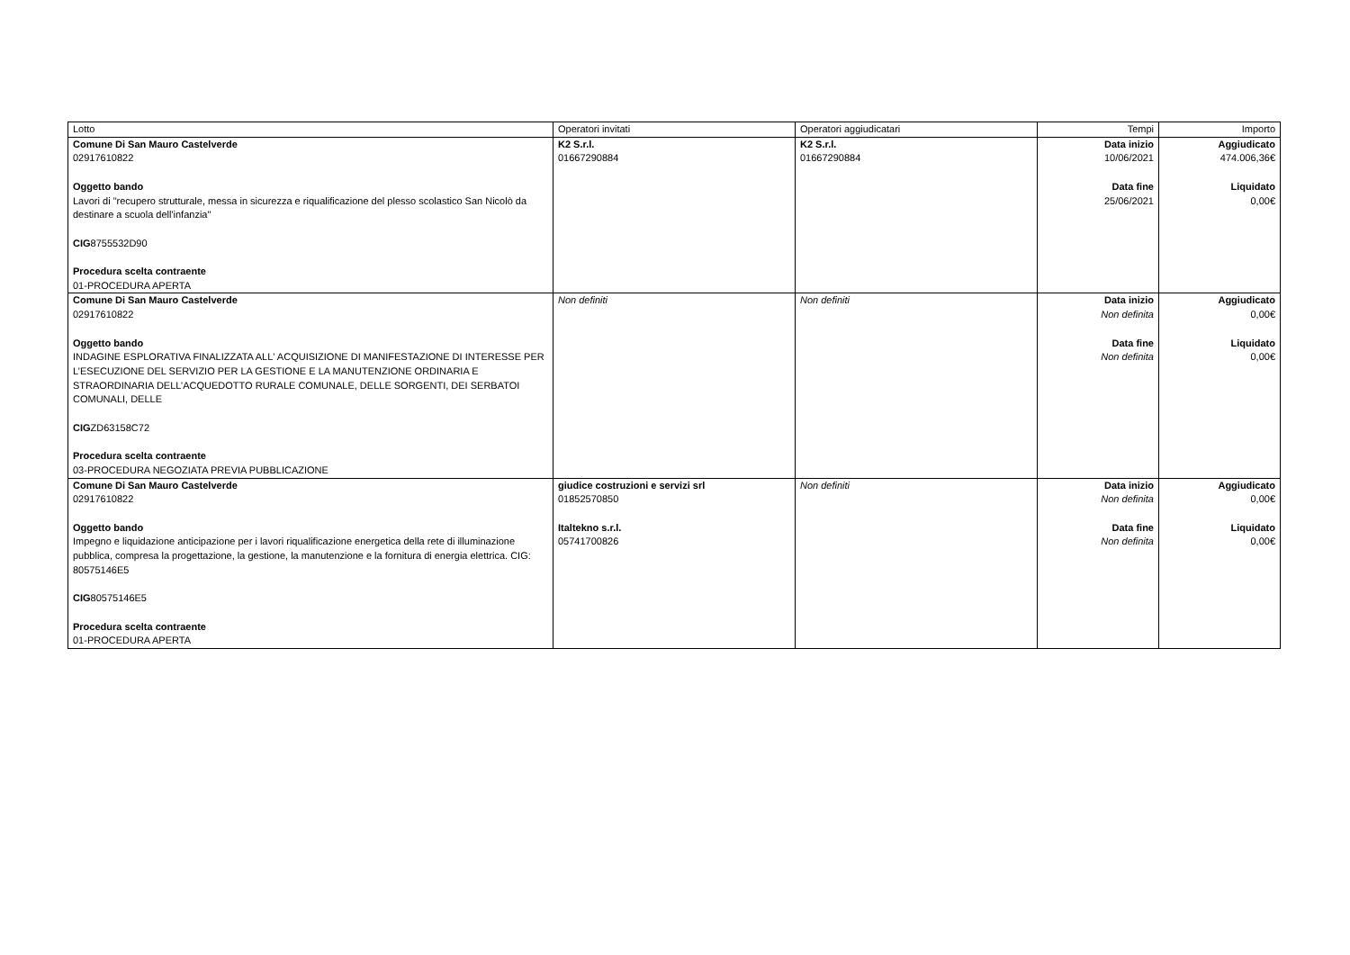| Lotto | Operatori invitati | Operatori aggiudicatari | Tempi | Importo |
| --- | --- | --- | --- | --- |
| Comune Di San Mauro Castelverde 02917610822 Oggetto bando Lavori di "recupero strutturale, messa in sicurezza e riqualificazione del plesso scolastico San Nicolò da destinare a scuola dell'infanzia" CIG 8755532D90 Procedura scelta contraente 01-PROCEDURA APERTA | K2 S.r.l. 01667290884 | K2 S.r.l. 01667290884 | Data inizio 10/06/2021 Data fine 25/06/2021 | Aggiudicato 474.006,36€ Liquidato 0,00€ |
| Comune Di San Mauro Castelverde 02917610822 Oggetto bando INDAGINE ESPLORATIVA FINALIZZATA ALL' ACQUISIZIONE DI MANIFESTAZIONE DI INTERESSE PER L’ESECUZIONE DEL SERVIZIO PER LA GESTIONE E LA MANUTENZIONE ORDINARIA E STRAORDINARIA DELL’ACQUEDOTTO RURALE COMUNALE, DELLE SORGENTI, DEI SERBATOI COMUNALI, DELLE CIG ZD63158C72 Procedura scelta contraente 03-PROCEDURA NEGOZIATA PREVIA PUBBLICAZIONE | Non definiti | Non definiti | Data inizio Non definita Data fine Non definita | Aggiudicato 0,00€ Liquidato 0,00€ |
| Comune Di San Mauro Castelverde 02917610822 Oggetto bando Impegno e liquidazione anticipazione per i lavori riqualificazione energetica della rete di illuminazione pubblica, compresa la progettazione, la gestione, la manutenzione e la fornitura di energia elettrica. CIG: 80575146E5 CIG 80575146E5 Procedura scelta contraente 01-PROCEDURA APERTA | giudice costruzioni e servizi srl 01852570850 Italtekno s.r.l. 05741700826 | Non definiti | Data inizio Non definita Data fine Non definita | Aggiudicato 0,00€ Liquidato 0,00€ |